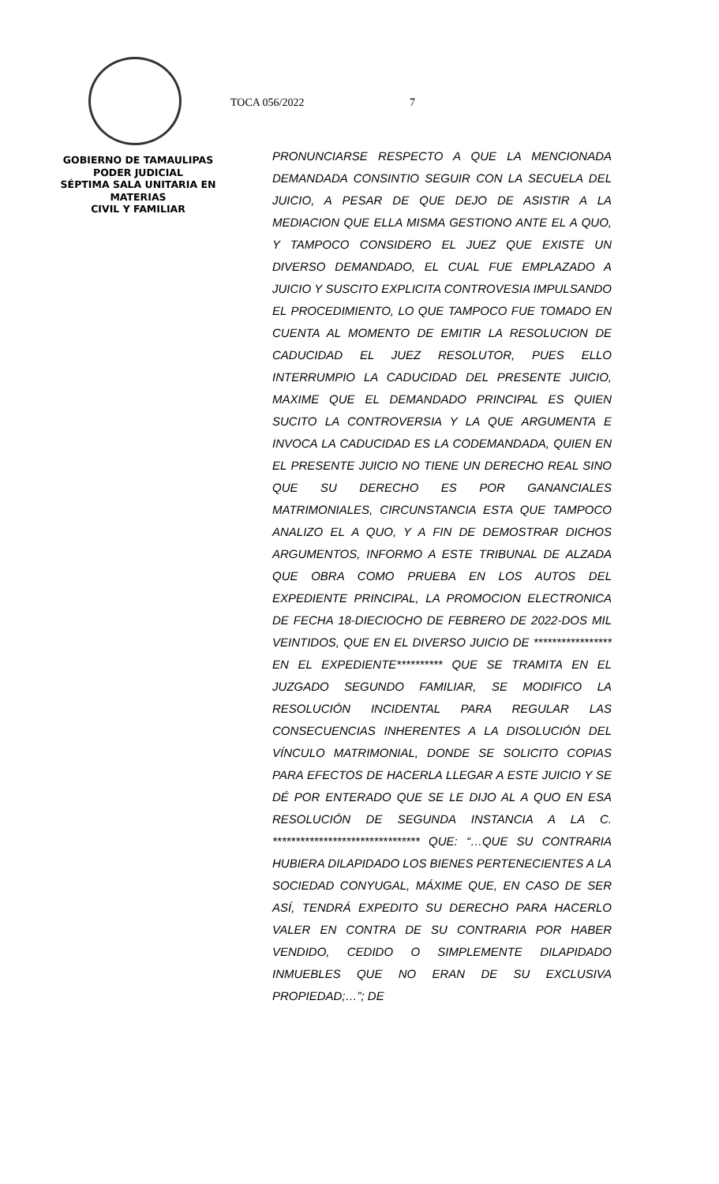TOCA 056/2022 7
GOBIERNO DE TAMAULIPAS
PODER JUDICIAL
SÉPTIMA SALA UNITARIA EN MATERIAS
CIVIL Y FAMILIAR
PRONUNCIARSE RESPECTO A QUE LA MENCIONADA DEMANDADA CONSINTIO SEGUIR CON LA SECUELA DEL JUICIO, A PESAR DE QUE DEJO DE ASISTIR A LA MEDIACION QUE ELLA MISMA GESTIONO ANTE EL A QUO, Y TAMPOCO CONSIDERO EL JUEZ QUE EXISTE UN DIVERSO DEMANDADO, EL CUAL FUE EMPLAZADO A JUICIO Y SUSCITO EXPLICITA CONTROVESIA IMPULSANDO EL PROCEDIMIENTO, LO QUE TAMPOCO FUE TOMADO EN CUENTA AL MOMENTO DE EMITIR LA RESOLUCION DE CADUCIDAD EL JUEZ RESOLUTOR, PUES ELLO INTERRUMPIO LA CADUCIDAD DEL PRESENTE JUICIO, MAXIME QUE EL DEMANDADO PRINCIPAL ES QUIEN SUCITO LA CONTROVERSIA Y LA QUE ARGUMENTA E INVOCA LA CADUCIDAD ES LA CODEMANDADA, QUIEN EN EL PRESENTE JUICIO NO TIENE UN DERECHO REAL SINO QUE SU DERECHO ES POR GANANCIALES MATRIMONIALES, CIRCUNSTANCIA ESTA QUE TAMPOCO ANALIZO EL A QUO, Y A FIN DE DEMOSTRAR DICHOS ARGUMENTOS, INFORMO A ESTE TRIBUNAL DE ALZADA QUE OBRA COMO PRUEBA EN LOS AUTOS DEL EXPEDIENTE PRINCIPAL, LA PROMOCION ELECTRONICA DE FECHA 18-DIECIOCHO DE FEBRERO DE 2022-DOS MIL VEINTIDOS, QUE EN EL DIVERSO JUICIO DE ***************** EN EL EXPEDIENTE********** QUE SE TRAMITA EN EL JUZGADO SEGUNDO FAMILIAR, SE MODIFICO LA RESOLUCIÓN INCIDENTAL PARA REGULAR LAS CONSECUENCIAS INHERENTES A LA DISOLUCIÓN DEL VÍNCULO MATRIMONIAL, DONDE SE SOLICITO COPIAS PARA EFECTOS DE HACERLA LLEGAR A ESTE JUICIO Y SE DÉ POR ENTERADO QUE SE LE DIJO AL A QUO EN ESA RESOLUCIÓN DE SEGUNDA INSTANCIA A LA C. ******************************** QUE: “…QUE SU CONTRARIA HUBIERA DILAPIDADO LOS BIENES PERTENECIENTES A LA SOCIEDAD CONYUGAL, MÁXIME QUE, EN CASO DE SER ASÍ, TENDRÁ EXPEDITO SU DERECHO PARA HACERLO VALER EN CONTRA DE SU CONTRARIA POR HABER VENDIDO, CEDIDO O SIMPLEMENTE DILAPIDADO INMUEBLES QUE NO ERAN DE SU EXCLUSIVA PROPIEDAD;…”; DE